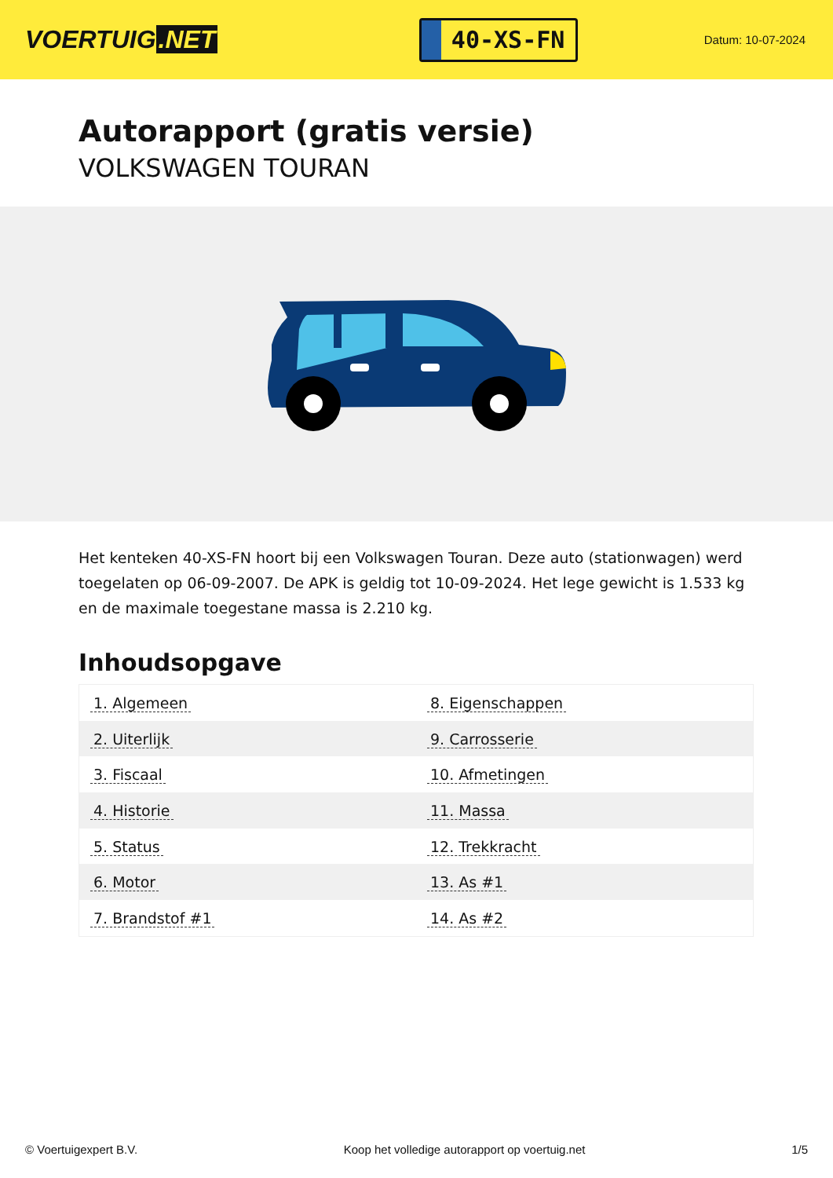VOERTUIG.NET
40-XS-FN
Datum: 10-07-2024
Autorapport (gratis versie)
VOLKSWAGEN TOURAN
Het kenteken 40-XS-FN hoort bij een Volkswagen Touran. Deze auto (stationwagen) werd toegelaten op 06-09-2007. De APK is geldig tot 10-09-2024. Het lege gewicht is 1.533 kg en de maximale toegestane massa is 2.210 kg.
Inhoudsopgave
| 1. Algemeen | 8. Eigenschappen |
| 2. Uiterlijk | 9. Carrosserie |
| 3. Fiscaal | 10. Afmetingen |
| 4. Historie | 11. Massa |
| 5. Status | 12. Trekkracht |
| 6. Motor | 13. As #1 |
| 7. Brandstof #1 | 14. As #2 |
© Voertuigexpert B.V. Koop het volledige autorapport op voertuig.net 1/5